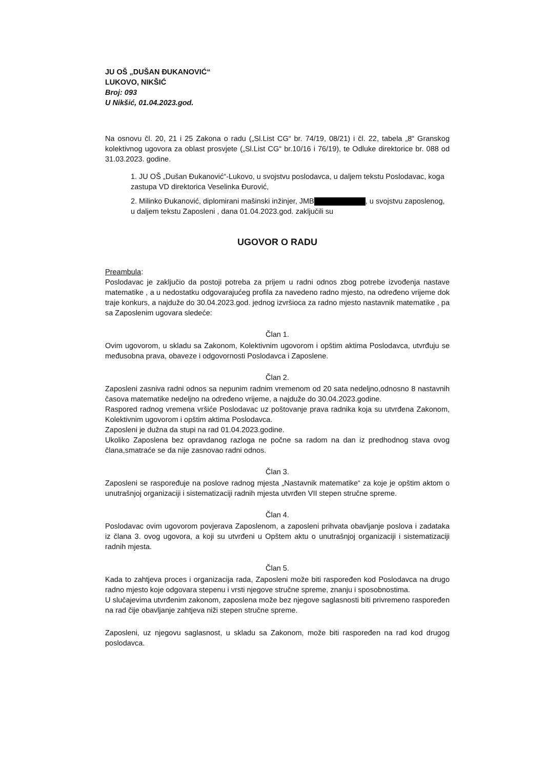JU OŠ „DUŠAN ĐUKANOVIĆ“
LUKOVO, NIKŠIĆ
Broj: 093
U Nikšić, 01.04.2023.god.
Na osnovu čl. 20, 21 i 25 Zakona o radu („Sl.List CG“ br. 74/19, 08/21) i čl. 22, tabela „8“ Granskog kolektivnog ugovora za oblast prosvjete („Sl.List CG“ br.10/16 i 76/19), te Odluke direktorice br. 088 od 31.03.2023. godine.
1. JU OŠ „Dušan Đukanović“-Lukovo, u svojstvu poslodavca, u daljem tekstu Poslodavac, koga zastupa VD direktorica Veselinka Đurović,
2. Milinko Đukanović, diplomirani mašinski inžinjer, JMB , u svojstvu zaposlenog, u daljem tekstu Zaposleni , dana 01.04.2023.god. zaključili su
UGOVOR O RADU
Preambula:
Poslodavac je zaključio da postoji potreba za prijem u radni odnos zbog potrebe izvođenja nastave matematike , a u nedostatku odgovarajućeg profila za navedeno radno mjesto, na određeno vrijeme dok traje konkurs, a najduže do 30.04.2023.god. jednog izvršioca za radno mjesto nastavnik matematike , pa sa Zaposlenim ugovara sledeće:
Član 1.
Ovim ugovorom, u skladu sa Zakonom, Kolektivnim ugovorom i opštim aktima Poslodavca, utvrđuju se međusobna prava, obaveze i odgovornosti Poslodavca i Zaposlene.
Član 2.
Zaposleni zasniva radni odnos sa nepunim radnim vremenom od 20 sata nedeljno,odnosno 8 nastavnih časova matematike nedeljno na određeno vrijeme, a najduže do 30.04.2023.godine.
Raspored radnog vremena vršiće Poslodavac uz poštovanje prava radnika koja su utvrđena Zakonom, Kolektivnim ugovorom i opštim aktima Poslodavca.
Zaposleni je dužna da stupi na rad 01.04.2023.godine.
Ukoliko Zaposlena bez opravdanog razloga ne počne sa radom na dan iz predhodnog stava ovog člana,smatraće se da nije zasnovao radni odnos.
Član 3.
Zaposleni se raspoređuje na poslove radnog mjesta „Nastavnik matematike“ za koje je opštim aktom o unutrašnjoj organizaciji i sistematizaciji radnih mjesta utvrđen VII stepen stručne spreme.
Član 4.
Poslodavac ovim ugovorom povjerava Zaposlenom, a zaposleni prihvata obavljanje poslova i zadataka iz člana 3. ovog ugovora, a koji su utvrđeni u Opštem aktu o unutrašnjoj organizaciji i sistematizaciji radnih mjesta.
Član 5.
Kada to zahtjeva proces i organizacija rada, Zaposleni može biti raspoređen kod Poslodavca na drugo radno mjesto koje odgovara stepenu i vrsti njegove stručne spreme, znanju i sposobnostima.
U slučajevima utvrđenim zakonom, zaposlena može bez njegove saglasnosti biti privremeno raspoređen na rad čije obavljanje zahtjeva niži stepen stručne spreme.
Zaposleni, uz njegovu saglasnost, u skladu sa Zakonom, može biti raspoređen na rad kod drugog poslodavca.